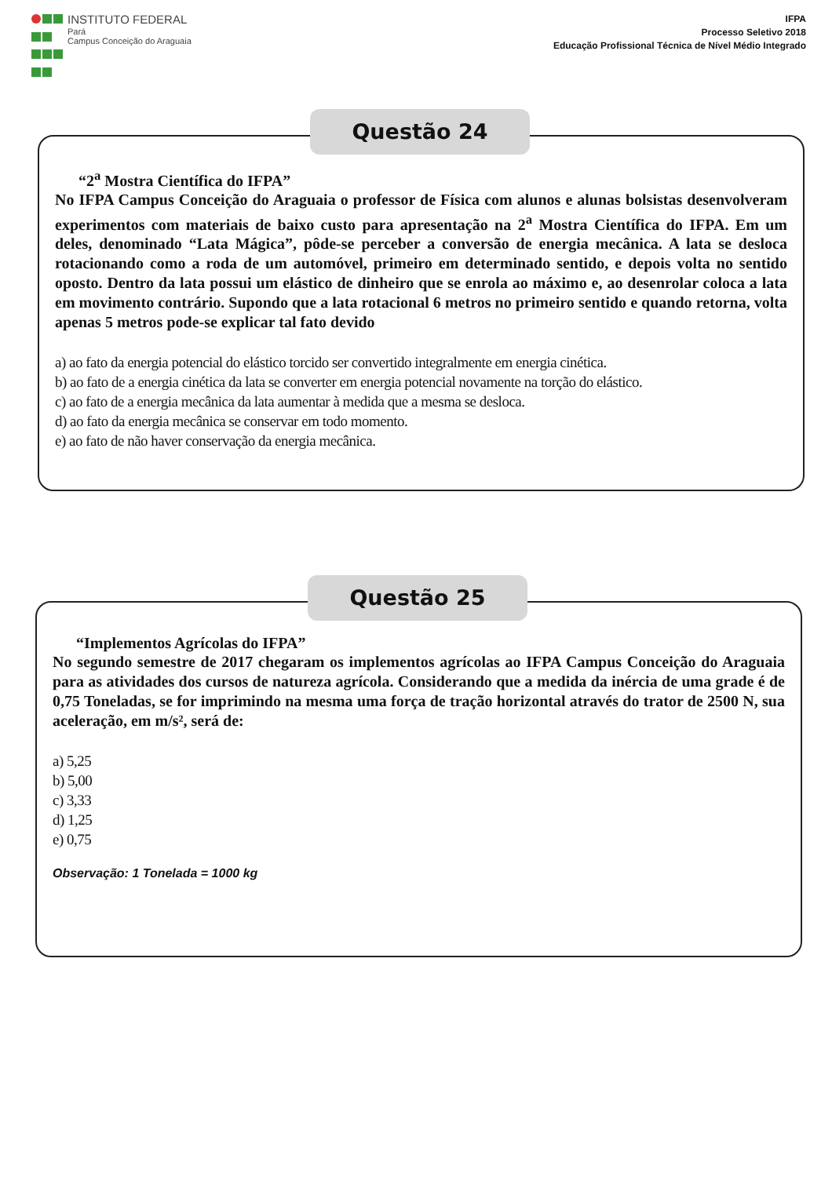INSTITUTO FEDERAL
Pará
Campus Conceição do Araguaia
IFPA
Processo Seletivo 2018
Educação Profissional Técnica de Nível Médio Integrado
Questão 24
“2<sup>a</sup> Mostra Científica do IFPA”
No IFPA Campus Conceição do Araguaia o professor de Física com alunos e alunas bolsistas desenvolveram experimentos com materiais de baixo custo para apresentação na 2<sup>a</sup> Mostra Científica do IFPA. Em um deles, denominado “Lata Mágica”, pôde-se perceber a conversão de energia mecânica. A lata se desloca rotacionando como a roda de um automóvel, primeiro em determinado sentido, e depois volta no sentido oposto. Dentro da lata possui um elástico de dinheiro que se enrola ao máximo e, ao desenrolar coloca a lata em movimento contrário. Supondo que a lata rotacional 6 metros no primeiro sentido e quando retorna, volta apenas 5 metros pode-se explicar tal fato devido
a) ao fato da energia potencial do elástico torcido ser convertido integralmente em energia cinética.
b) ao fato de a energia cinética da lata se converter em energia potencial novamente na torção do elástico.
c) ao fato de a energia mecânica da lata aumentar à medida que a mesma se desloca.
d) ao fato da energia mecânica se conservar em todo momento.
e) ao fato de não haver conservação da energia mecânica.
Questão 25
“Implementos Agrícolas do IFPA”
No segundo semestre de 2017 chegaram os implementos agrícolas ao IFPA Campus Conceição do Araguaia para as atividades dos cursos de natureza agrícola. Considerando que a medida da inércia de uma grade é de 0,75 Toneladas, se for imprimindo na mesma uma força de tração horizontal através do trator de 2500 N, sua aceleração, em m/s², será de:
a) 5,25
b) 5,00
c) 3,33
d) 1,25
e) 0,75
Observação: 1 Tonelada = 1000 kg